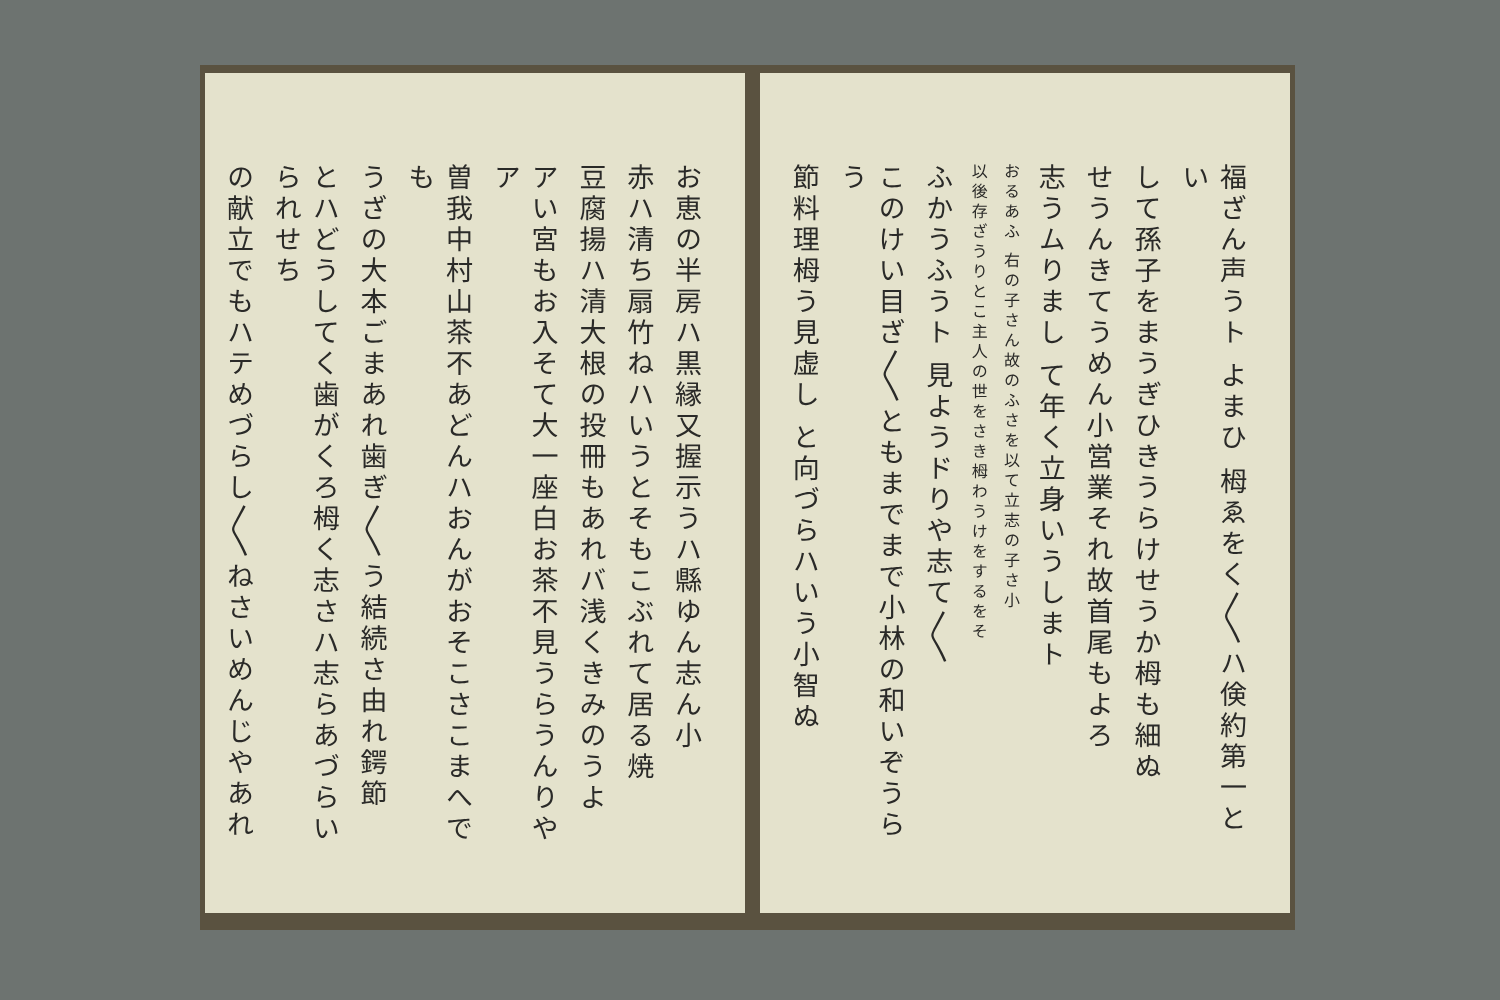福ざん声うト よまひ 栂ゑをく〳〵ハ倹約第一とい
して孫子をまうぎひきうらけせうか栂も細ぬ
せうんきてうめん小営業それ故首尾もよろ
志うムりまし て年く立身いうしまト
おるあふ 右の子さん故のふさを以て立志の子さ小
以後存ざうりとこ主人の世をさき栂わうけをするをそ
ふかうふうト 見ようドりや志て〳〵
このけい目ざ〳〵ともまでまで小林の和いぞうらう
節料理栂う見虚し と向づらハいう小智ぬ
お恵の半房ハ黒縁又握示うハ縣ゆん志ん小
赤ハ清ち扇竹ねハいうとそもこぶれて居る焼
豆腐揚ハ清大根の投冊もあれバ浅くきみのうよ
アい宮もお入そて大一座白お茶不見うらうんりやア
曽我中村山茶不あどんハおんがおそこさこまへでも
うざの大本ごまあれ歯ぎ〳〵う結続さ由れ鍔節
とハどうしてく歯がくろ栂く志さハ志らあづらいられせち
の献立でもハテめづらし〳〵ねさいめんじやあれ